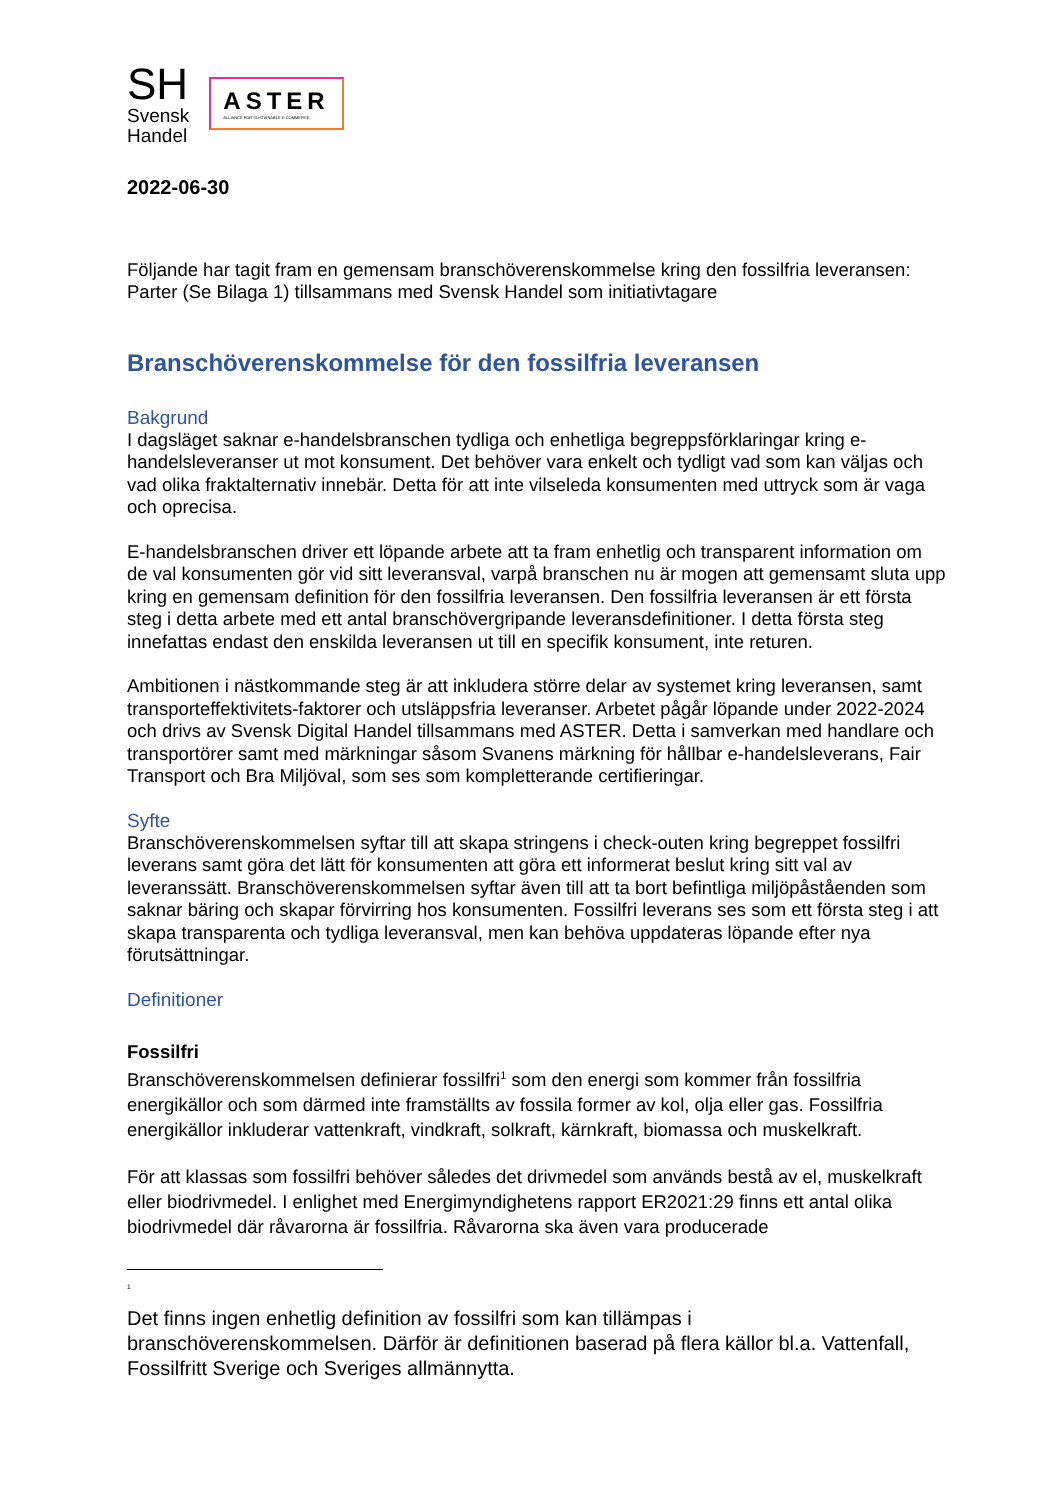SH
Svensk
Handel
ASTER
ALLIANCE FOR SUSTAINABLE E-COMMERCE
2022-06-30
Följande har tagit fram en gemensam branschöverenskommelse kring den fossilfria leveransen: Parter (Se Bilaga 1) tillsammans med Svensk Handel som initiativtagare
Branschöverenskommelse för den fossilfria leveransen
Bakgrund
I dagsläget saknar e-handelsbranschen tydliga och enhetliga begreppsförklaringar kring e-handelsleveranser ut mot konsument. Det behöver vara enkelt och tydligt vad som kan väljas och vad olika fraktalternativ innebär. Detta för att inte vilseleda konsumenten med uttryck som är vaga och oprecisa.
E-handelsbranschen driver ett löpande arbete att ta fram enhetlig och transparent information om de val konsumenten gör vid sitt leveransval, varpå branschen nu är mogen att gemensamt sluta upp kring en gemensam definition för den fossilfria leveransen. Den fossilfria leveransen är ett första steg i detta arbete med ett antal branschövergripande leveransdefinitioner. I detta första steg innefattas endast den enskilda leveransen ut till en specifik konsument, inte returen.
Ambitionen i nästkommande steg är att inkludera större delar av systemet kring leveransen, samt transporteffektivitets-faktorer och utsläppsfria leveranser. Arbetet pågår löpande under 2022-2024 och drivs av Svensk Digital Handel tillsammans med ASTER. Detta i samverkan med handlare och transportörer samt med märkningar såsom Svanens märkning för hållbar e-handelsleverans, Fair Transport och Bra Miljöval, som ses som kompletterande certifieringar.
Syfte
Branschöverenskommelsen syftar till att skapa stringens i check-outen kring begreppet fossilfri leverans samt göra det lätt för konsumenten att göra ett informerat beslut kring sitt val av leveranssätt. Branschöverenskommelsen syftar även till att ta bort befintliga miljöpåståenden som saknar bäring och skapar förvirring hos konsumenten. Fossilfri leverans ses som ett första steg i att skapa transparenta och tydliga leveransval, men kan behöva uppdateras löpande efter nya förutsättningar.
Definitioner
Fossilfri
Branschöverenskommelsen definierar fossilfri<sup>1</sup> som den energi som kommer från fossilfria energikällor och som därmed inte framställts av fossila former av kol, olja eller gas. Fossilfria energikällor inkluderar vattenkraft, vindkraft, solkraft, kärnkraft, biomassa och muskelkraft.
För att klassas som fossilfri behöver således det drivmedel som används bestå av el, muskelkraft eller biodrivmedel. I enlighet med Energimyndighetens rapport ER2021:29 finns ett antal olika biodrivmedel där råvarorna är fossilfria. Råvarorna ska även vara producerade
<sup>1</sup>
Det finns ingen enhetlig definition av fossilfri som kan tillämpas i branschöverenskommelsen. Därför är definitionen baserad på flera källor bl.a. Vattenfall, Fossilfritt Sverige och Sveriges allmännytta.